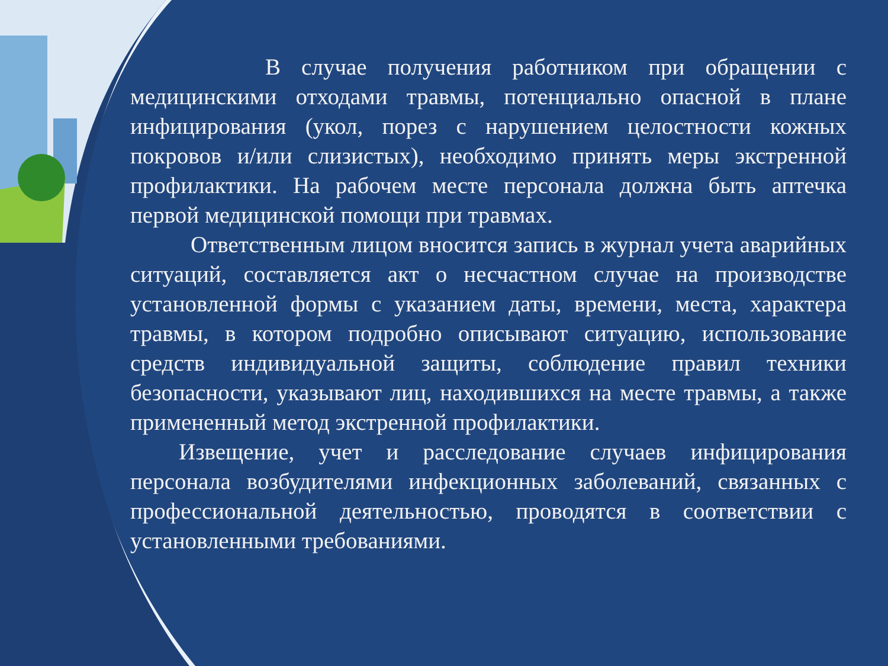В случае получения работником при обращении с медицинскими отходами травмы, потенциально опасной в плане инфицирования (укол, порез с нарушением целостности кожных покровов и/или слизистых), необходимо принять меры экстренной профилактики. На рабочем месте персонала должна быть аптечка первой медицинской помощи при травмах.
Ответственным лицом вносится запись в журнал учета аварийных ситуаций, составляется акт о несчастном случае на производстве установленной формы с указанием даты, времени, места, характера травмы, в котором подробно описывают ситуацию, использование средств индивидуальной защиты, соблюдение правил техники безопасности, указывают лиц, находившихся на месте травмы, а также примененный метод экстренной профилактики.
Извещение, учет и расследование случаев инфицирования персонала возбудителями инфекционных заболеваний, связанных с профессиональной деятельностью, проводятся в соответствии с установленными требованиями.